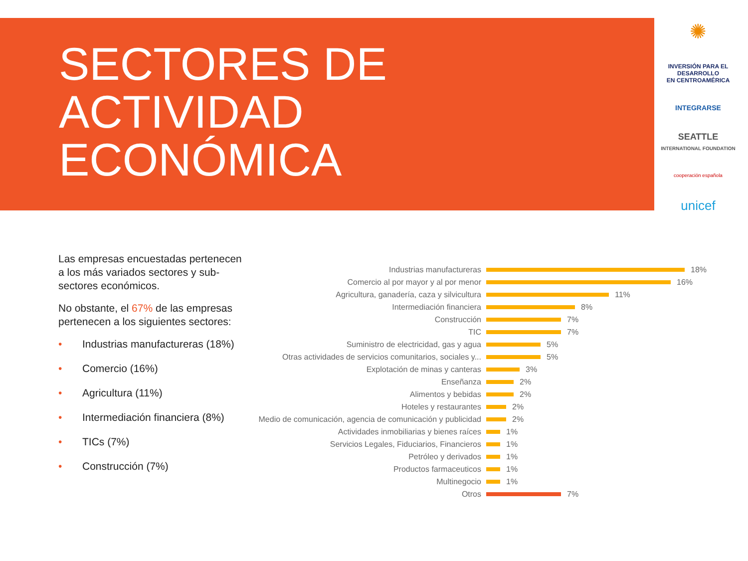SECTORES DE
ACTIVIDAD
ECONÓMICA
✺
INVERSIÓN PARA EL DESARROLLO
EN CENTROAMÉRICA
INTEGRARSE
SEATTLE
INTERNATIONAL FOUNDATION
cooperación española
unicef
Las empresas encuestadas pertenecen a los más variados sectores y sub-sectores económicos.
No obstante, el 67% de las empresas pertenecen a los siguientes sectores:
• Industrias manufactureras (18%)
• Comercio (16%)
• Agricultura (11%)
• Intermediación financiera (8%)
• TICs (7%)
• Construcción (7%)
Industrias manufactureras
18%
Comercio al por mayor y al por menor
16%
Agricultura, ganadería, caza y silvicultura
11%
Intermediación financiera
8%
Construcción
7%
TIC
7%
Suministro de electricidad, gas y agua
5%
Otras actividades de servicios comunitarios, sociales y...
5%
Explotación de minas y canteras
3%
Enseñanza
2%
Alimentos y bebidas
2%
Hoteles y restaurantes
2%
Medio de comunicación, agencia de comunicación y publicidad
2%
Actividades inmobiliarias y bienes raíces
1%
Servicios Legales, Fiduciarios, Financieros
1%
Petróleo y derivados
1%
Productos farmaceuticos
1%
Multinegocio
1%
Otros
7%